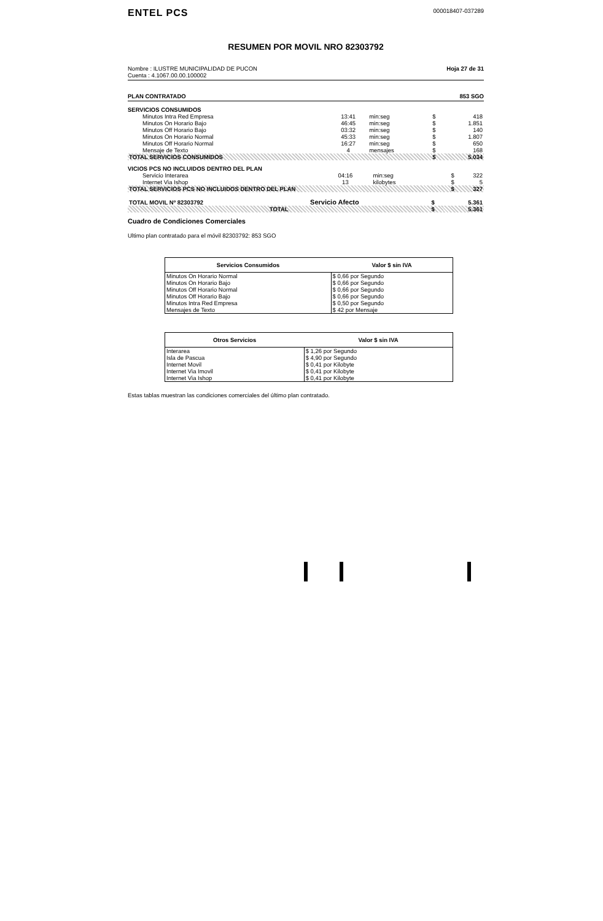ENTEL PCS
000018407-037289
RESUMEN POR MOVIL NRO 82303792
Nombre : ILUSTRE MUNICIPALIDAD DE PUCON
Cuenta : 4.1067.00.00.100002
Hoja 27 de 31
PLAN CONTRATADO 853 SGO
SERVICIOS CONSUMIDOS
| Minutos Intra Red Empresa | 13:41 | min:seg | $ | 418 |
| Minutos On Horario Bajo | 46:45 | min:seg | $ | 1.851 |
| Minutos Off Horario Bajo | 03:32 | min:seg | $ | 140 |
| Minutos On Horario Normal | 45:33 | min:seg | $ | 1.807 |
| Minutos Off Horario Normal | 16:27 | min:seg | $ | 650 |
| Mensaje de Texto | 4 | mensajes | $ | 168 |
| TOTAL SERVICIOS CONSUMIDOS | | | $ | 5.034 |
VICIOS PCS NO INCLUIDOS DENTRO DEL PLAN
| Servicio Interarea | 04:16 | min:seg | $ | 322 |
| Internet Via Ishop | 13 | kilobytes | $ | 5 |
| TOTAL SERVICIOS PCS NO INCLUIDOS DENTRO DEL PLAN | | | $ | 327 |
| TOTAL MOVIL Nº 82303792 | Servicio Afecto | $ | 5.361 |
| TOTAL | | $ | 5.361 |
Cuadro de Condiciones Comerciales
Ultimo plan contratado para el móvil 82303792: 853 SGO
| Servicios Consumidos | Valor $ sin IVA |
| --- | --- |
| Minutos On Horario Normal | $ 0,66 por Segundo |
| Minutos On Horario Bajo | $ 0,66 por Segundo |
| Minutos Off Horario Normal | $ 0,66 por Segundo |
| Minutos Off Horario Bajo | $ 0,66 por Segundo |
| Minutos Intra Red Empresa | $ 0,50 por Segundo |
| Mensajes de Texto | $ 42 por Mensaje |
| Otros Servicios | Valor $ sin IVA |
| --- | --- |
| Interarea | $ 1,26 por Segundo |
| Isla de Pascua | $ 4,90 por Segundo |
| Internet Movil | $ 0,41 por Kilobyte |
| Internet Via Imovil | $ 0,41 por Kilobyte |
| Internet Via Ishop | $ 0,41 por Kilobyte |
Estas tablas muestran las condiciones comerciales del último plan contratado.